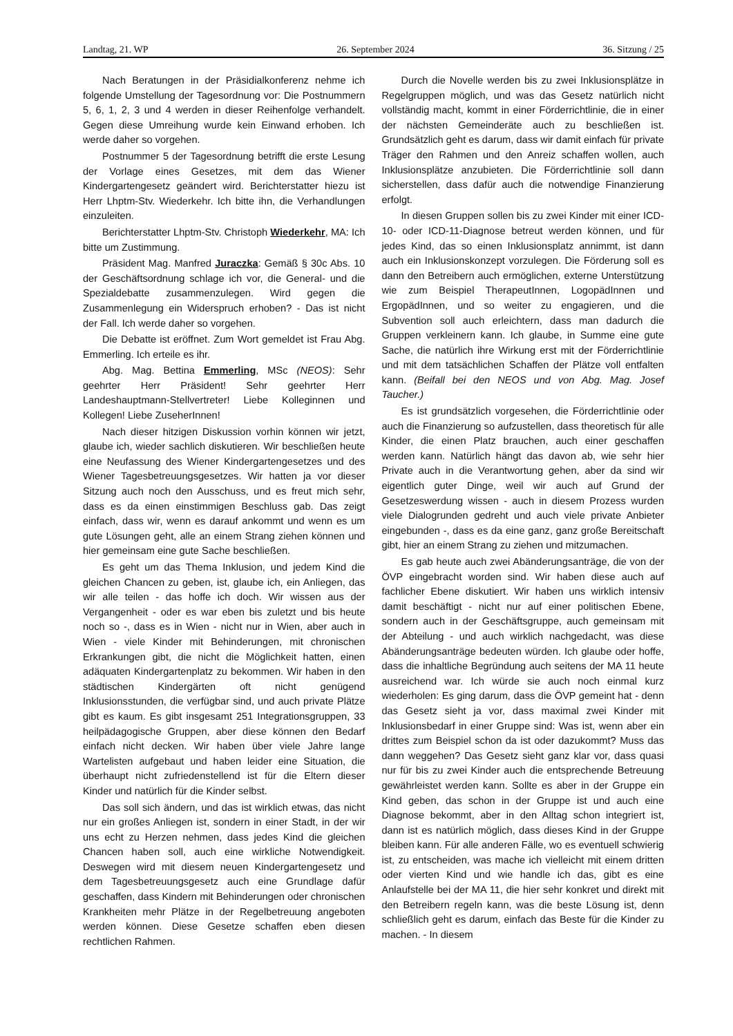Landtag, 21. WP 26. September 2024 36. Sitzung / 25
Nach Beratungen in der Präsidialkonferenz nehme ich folgende Umstellung der Tagesordnung vor: Die Postnummern 5, 6, 1, 2, 3 und 4 werden in dieser Reihenfolge verhandelt. Gegen diese Umreihung wurde kein Einwand erhoben. Ich werde daher so vorgehen.
Postnummer 5 der Tagesordnung betrifft die erste Lesung der Vorlage eines Gesetzes, mit dem das Wiener Kindergartengesetz geändert wird. Berichterstatter hiezu ist Herr Lhptm-Stv. Wiederkehr. Ich bitte ihn, die Verhandlungen einzuleiten.
Berichterstatter Lhptm-Stv. Christoph Wiederkehr, MA: Ich bitte um Zustimmung.
Präsident Mag. Manfred Juraczka: Gemäß § 30c Abs. 10 der Geschäftsordnung schlage ich vor, die General- und die Spezialdebatte zusammenzulegen. Wird gegen die Zusammenlegung ein Widerspruch erhoben? - Das ist nicht der Fall. Ich werde daher so vorgehen.
Die Debatte ist eröffnet. Zum Wort gemeldet ist Frau Abg. Emmerling. Ich erteile es ihr.
Abg. Mag. Bettina Emmerling, MSc (NEOS): Sehr geehrter Herr Präsident! Sehr geehrter Herr Landeshauptmann-Stellvertreter! Liebe Kolleginnen und Kollegen! Liebe ZuseherInnen!
Nach dieser hitzigen Diskussion vorhin können wir jetzt, glaube ich, wieder sachlich diskutieren. Wir beschließen heute eine Neufassung des Wiener Kindergartengesetzes und des Wiener Tagesbetreuungsgesetzes. Wir hatten ja vor dieser Sitzung auch noch den Ausschuss, und es freut mich sehr, dass es da einen einstimmigen Beschluss gab. Das zeigt einfach, dass wir, wenn es darauf ankommt und wenn es um gute Lösungen geht, alle an einem Strang ziehen können und hier gemeinsam eine gute Sache beschließen.
Es geht um das Thema Inklusion, und jedem Kind die gleichen Chancen zu geben, ist, glaube ich, ein Anliegen, das wir alle teilen - das hoffe ich doch. Wir wissen aus der Vergangenheit - oder es war eben bis zuletzt und bis heute noch so -, dass es in Wien - nicht nur in Wien, aber auch in Wien - viele Kinder mit Behinderungen, mit chronischen Erkrankungen gibt, die nicht die Möglichkeit hatten, einen adäquaten Kindergartenplatz zu bekommen. Wir haben in den städtischen Kindergärten oft nicht genügend Inklusionsstunden, die verfügbar sind, und auch private Plätze gibt es kaum. Es gibt insgesamt 251 Integrationsgruppen, 33 heilpädagogische Gruppen, aber diese können den Bedarf einfach nicht decken. Wir haben über viele Jahre lange Wartelisten aufgebaut und haben leider eine Situation, die überhaupt nicht zufriedenstellend ist für die Eltern dieser Kinder und natürlich für die Kinder selbst.
Das soll sich ändern, und das ist wirklich etwas, das nicht nur ein großes Anliegen ist, sondern in einer Stadt, in der wir uns echt zu Herzen nehmen, dass jedes Kind die gleichen Chancen haben soll, auch eine wirkliche Notwendigkeit. Deswegen wird mit diesem neuen Kindergartengesetz und dem Tagesbetreuungsgesetz auch eine Grundlage dafür geschaffen, dass Kindern mit Behinderungen oder chronischen Krankheiten mehr Plätze in der Regelbetreuung angeboten werden können. Diese Gesetze schaffen eben diesen rechtlichen Rahmen.
Durch die Novelle werden bis zu zwei Inklusionsplätze in Regelgruppen möglich, und was das Gesetz natürlich nicht vollständig macht, kommt in einer Förderrichtlinie, die in einer der nächsten Gemeinderäte auch zu beschließen ist. Grundsätzlich geht es darum, dass wir damit einfach für private Träger den Rahmen und den Anreiz schaffen wollen, auch Inklusionsplätze anzubieten. Die Förderrichtlinie soll dann sicherstellen, dass dafür auch die notwendige Finanzierung erfolgt.
In diesen Gruppen sollen bis zu zwei Kinder mit einer ICD-10- oder ICD-11-Diagnose betreut werden können, und für jedes Kind, das so einen Inklusionsplatz annimmt, ist dann auch ein Inklusionskonzept vorzulegen. Die Förderung soll es dann den Betreibern auch ermöglichen, externe Unterstützung wie zum Beispiel TherapeutInnen, LogopädInnen und ErgopädInnen, und so weiter zu engagieren, und die Subvention soll auch erleichtern, dass man dadurch die Gruppen verkleinern kann. Ich glaube, in Summe eine gute Sache, die natürlich ihre Wirkung erst mit der Förderrichtlinie und mit dem tatsächlichen Schaffen der Plätze voll entfalten kann. (Beifall bei den NEOS und von Abg. Mag. Josef Taucher.)
Es ist grundsätzlich vorgesehen, die Förderrichtlinie oder auch die Finanzierung so aufzustellen, dass theoretisch für alle Kinder, die einen Platz brauchen, auch einer geschaffen werden kann. Natürlich hängt das davon ab, wie sehr hier Private auch in die Verantwortung gehen, aber da sind wir eigentlich guter Dinge, weil wir auch auf Grund der Gesetzeswerdung wissen - auch in diesem Prozess wurden viele Dialogrunden gedreht und auch viele private Anbieter eingebunden -, dass es da eine ganz, ganz große Bereitschaft gibt, hier an einem Strang zu ziehen und mitzumachen.
Es gab heute auch zwei Abänderungsanträge, die von der ÖVP eingebracht worden sind. Wir haben diese auch auf fachlicher Ebene diskutiert. Wir haben uns wirklich intensiv damit beschäftigt - nicht nur auf einer politischen Ebene, sondern auch in der Geschäftsgruppe, auch gemeinsam mit der Abteilung - und auch wirklich nachgedacht, was diese Abänderungsanträge bedeuten würden. Ich glaube oder hoffe, dass die inhaltliche Begründung auch seitens der MA 11 heute ausreichend war. Ich würde sie auch noch einmal kurz wiederholen: Es ging darum, dass die ÖVP gemeint hat - denn das Gesetz sieht ja vor, dass maximal zwei Kinder mit Inklusionsbedarf in einer Gruppe sind: Was ist, wenn aber ein drittes zum Beispiel schon da ist oder dazukommt? Muss das dann weggehen? Das Gesetz sieht ganz klar vor, dass quasi nur für bis zu zwei Kinder auch die entsprechende Betreuung gewährleistet werden kann. Sollte es aber in der Gruppe ein Kind geben, das schon in der Gruppe ist und auch eine Diagnose bekommt, aber in den Alltag schon integriert ist, dann ist es natürlich möglich, dass dieses Kind in der Gruppe bleiben kann. Für alle anderen Fälle, wo es eventuell schwierig ist, zu entscheiden, was mache ich vielleicht mit einem dritten oder vierten Kind und wie handle ich das, gibt es eine Anlaufstelle bei der MA 11, die hier sehr konkret und direkt mit den Betreibern regeln kann, was die beste Lösung ist, denn schließlich geht es darum, einfach das Beste für die Kinder zu machen. - In diesem